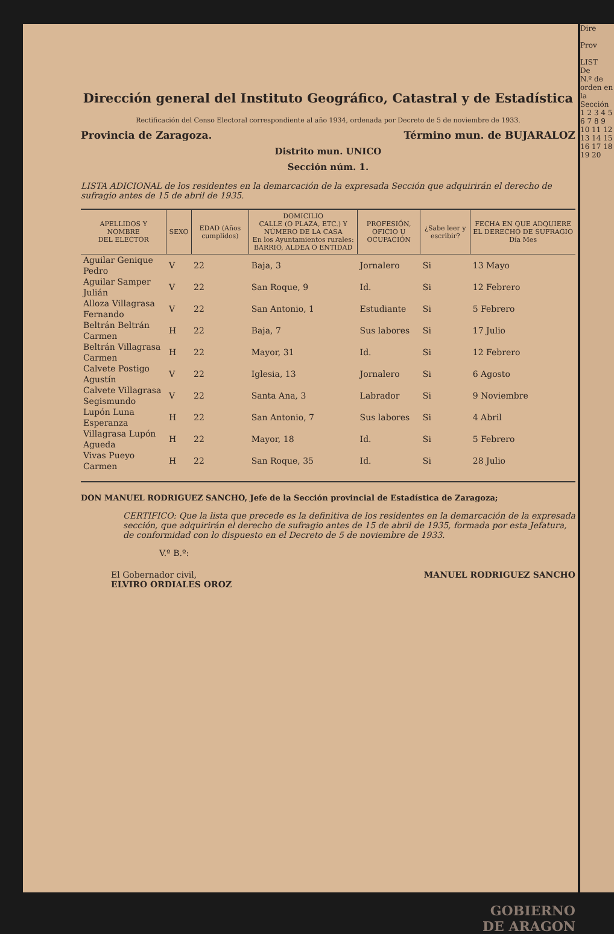Dirección general del Instituto Geográfico, Catastral y de Estadística
Rectificación del Censo Electoral correspondiente al año 1934, ordenada por Decreto de 5 de noviembre de 1933.
Provincia de Zaragoza. Término mun. de BUJARALOZ
Distrito mun. UNICO
Sección núm. 1.
LISTA ADICIONAL de los residentes en la demarcación de la expresada Sección que adquirirán el derecho de sufragio antes de 15 de abril de 1935.
| APELLIDOS Y NOMBRE DEL ELECTOR | SEXO | EDAD (Años cumplidos) | DOMICILIO CALLE (O PLAZA, ETC.) Y NÚMERO DE LA CASA En los Ayuntamientos rurales: BARRIO, ALDEA O ENTIDAD | PROFESIÓN, OFICIO U OCUPACIÓN | ¿Sabe leer y escribir? | FECHA EN QUE ADQUIERE EL DERECHO DE SUFRAGIO Día Mes |
| --- | --- | --- | --- | --- | --- | --- |
| Aguilar Genique Pedro | V | 22 | Baja, 3 | Jornalero | Si | 13 Mayo |
| Aguilar Samper Julián | V | 22 | San Roque, 9 | Id. | Si | 12 Febrero |
| Alloza Villagrasa Fernando | V | 22 | San Antonio, 1 | Estudiante | Si | 5 Febrero |
| Beltrán Beltrán Carmen | H | 22 | Baja, 7 | Sus labores | Si | 17 Julio |
| Beltrán Villagrasa Carmen | H | 22 | Mayor, 31 | Id. | Si | 12 Febrero |
| Calvete Postigo Agustín | V | 22 | Iglesia, 13 | Jornalero | Si | 6 Agosto |
| Calvete Villagrasa Segismundo | V | 22 | Santa Ana, 3 | Labrador | Si | 9 Noviembre |
| Lupón Luna Esperanza | H | 22 | San Antonio, 7 | Sus labores | Si | 4 Abril |
| Villagrasa Lupón Agueda | H | 22 | Mayor, 18 | Id. | Si | 5 Febrero |
| Vivas Pueyo Carmen | H | 22 | San Roque, 35 | Id. | Si | 28 Julio |
DON MANUEL RODRIGUEZ SANCHO, Jefe de la Sección provincial de Estadística de Zaragoza;
CERTIFICO: Que la lista que precede es la definitiva de los residentes en la demarcación de la expresada sección, que adquirirán el derecho de sufragio antes de 15 de abril de 1935, formada por esta Jefatura, de conformidad con lo dispuesto en el Decreto de 5 de noviembre de 1933.
V.º B.º:
El Gobernador civil,
ELVIRO ORDIALES OROZ MANUEL RODRIGUEZ SANCHO
GOBIERNO
DE ARAGON
Dire
Prov
LIST
De
N.º de orden en la Sección
1 2 3 4 5 6 7 8 9 10 11 12 13 14 15 16 17 18 19 20